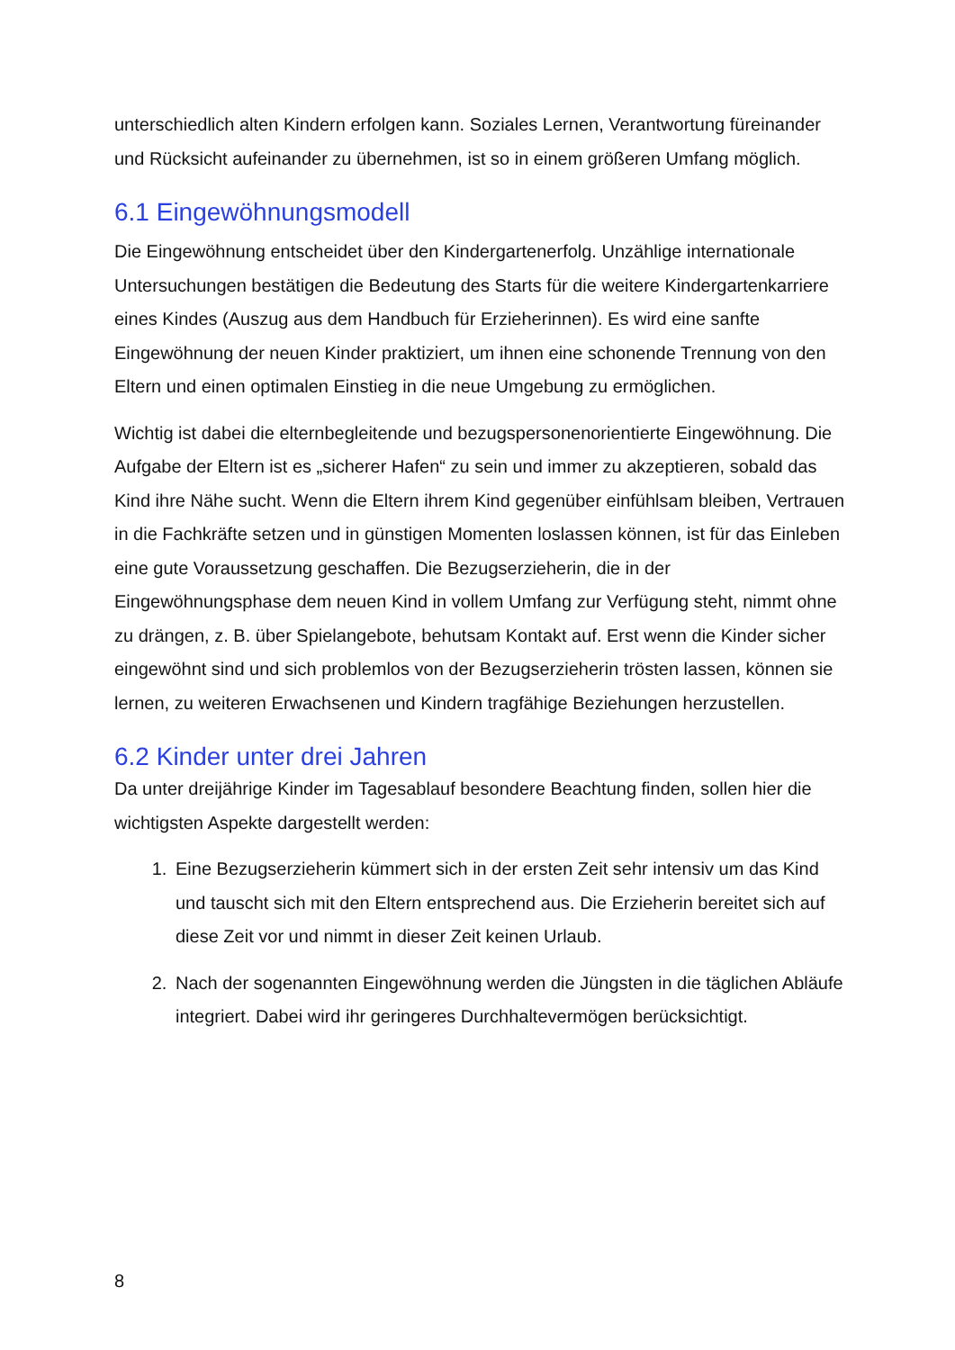unterschiedlich alten Kindern erfolgen kann. Soziales Lernen, Verantwortung füreinander und Rücksicht aufeinander zu übernehmen, ist so in einem größeren Umfang möglich.
6.1 Eingewöhnungsmodell
Die Eingewöhnung entscheidet über den Kindergartenerfolg. Unzählige internationale Untersuchungen bestätigen die Bedeutung des Starts für die weitere Kindergartenkarriere eines Kindes (Auszug aus dem Handbuch für Erzieherinnen). Es wird eine sanfte Eingewöhnung der neuen Kinder praktiziert, um ihnen eine schonende Trennung von den Eltern und einen optimalen Einstieg in die neue Umgebung zu ermöglichen.
Wichtig ist dabei die elternbegleitende und bezugspersonenorientierte Eingewöhnung. Die Aufgabe der Eltern ist es „sicherer Hafen“ zu sein und immer zu akzeptieren, sobald das Kind ihre Nähe sucht. Wenn die Eltern ihrem Kind gegenüber einfühlsam bleiben, Vertrauen in die Fachkräfte setzen und in günstigen Momenten loslassen können, ist für das Einleben eine gute Voraussetzung geschaffen. Die Bezugserzieherin, die in der Eingewöhnungsphase dem neuen Kind in vollem Umfang zur Verfügung steht, nimmt ohne zu drängen, z. B. über Spielangebote, behutsam Kontakt auf. Erst wenn die Kinder sicher eingewöhnt sind und sich problemlos von der Bezugserzieherin trösten lassen, können sie lernen, zu weiteren Erwachsenen und Kindern tragfähige Beziehungen herzustellen.
6.2 Kinder unter drei Jahren
Da unter dreijährige Kinder im Tagesablauf besondere Beachtung finden, sollen hier die wichtigsten Aspekte dargestellt werden:
1. Eine Bezugserzieherin kümmert sich in der ersten Zeit sehr intensiv um das Kind und tauscht sich mit den Eltern entsprechend aus. Die Erzieherin bereitet sich auf diese Zeit vor und nimmt in dieser Zeit keinen Urlaub.
2. Nach der sogenannten Eingewöhnung werden die Jüngsten in die täglichen Abläufe integriert. Dabei wird ihr geringeres Durchhaltevermögen berücksichtigt.
8